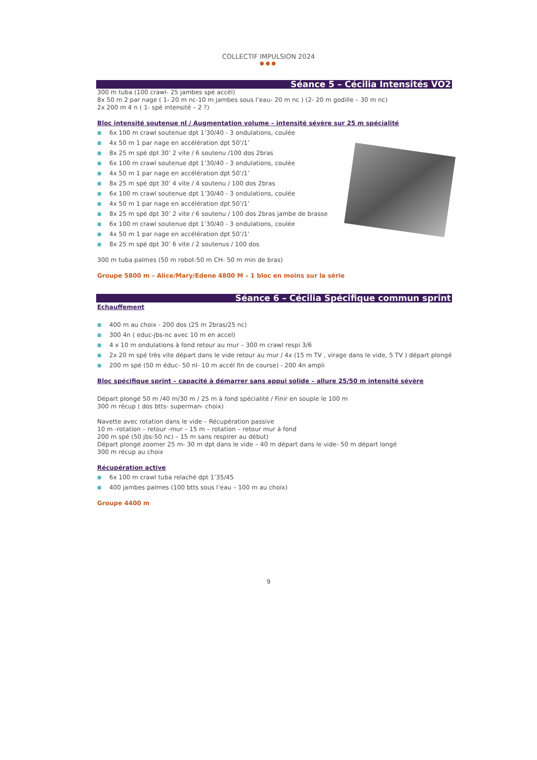COLLECTIF IMPULSION 2024
●●●
Séance 5 – Cécilia Intensités VO2
300 m tuba (100 crawl- 25 jambes spé accél)
8x 50 m 2 par nage ( 1- 20 m nc-10 m jambes sous l’eau- 20 m nc ) (2- 20 m godille – 30 m nc)
2x 200 m 4 n ( 1- spé intensité – 2 ?)
Bloc intensité soutenue nl / Augmentation volume – intensité sévère sur 25 m spécialité
■ 6x 100 m crawl soutenue dpt 1’30/40 - 3 ondulations, coulée
■ 4x 50 m 1 par nage en accélération dpt 50’/1’
■ 8x 25 m spé dpt 30’ 2 vite / 6 soutenu /100 dos 2bras
■ 6x 100 m crawl soutenue dpt 1’30/40 - 3 ondulations, coulée
■ 4x 50 m 1 par nage en accélération dpt 50’/1’
■ 8x 25 m spé dpt 30’ 4 vite / 4 soutenu / 100 dos 2bras
■ 6x 100 m crawl soutenue dpt 1’30/40 - 3 ondulations, coulée
■ 4x 50 m 1 par nage en accélération dpt 50’/1’
■ 8x 25 m spé dpt 30’ 2 vite / 6 soutenu / 100 dos 2bras jambe de brasse
■ 6x 100 m crawl soutenue dpt 1’30/40 - 3 ondulations, coulée
■ 4x 50 m 1 par nage en accélération dpt 50’/1’
■ 8x 25 m spé dpt 30’ 6 vite / 2 soutenus / 100 dos
300 m tuba palmes (50 m robot-50 m CH- 50 m min de bras)
Groupe 5800 m – Alice/Mary/Edene 4800 M – 1 bloc en moins sur la série
Séance 6 – Cécilia Spécifique commun sprint
Echauffement
■ 400 m au choix - 200 dos (25 m 2bras/25 nc)
■ 300 4n ( educ-jbs-nc avec 10 m en accel)
■ 4 x 10 m ondulations à fond retour au mur – 300 m crawl respi 3/6
■ 2x 20 m spé très vite départ dans le vide retour au mur / 4x (15 m TV , virage dans le vide, 5 TV ) départ plongé
■ 200 m spé (50 m éduc- 50 nl- 10 m accél fin de course) - 200 4n ampli
Bloc spécifique sprint – capacité à démarrer sans appui solide – allure 25/50 m intensité sévère
Départ plongé 50 m /40 m/30 m / 25 m à fond spécialité / Finir en souple le 100 m
300 m récup ( dos btts- superman- choix)
Navette avec rotation dans le vide – Récupération passive
10 m -rotation – retour -mur – 15 m – rotation – retour mur à fond
200 m spé (50 jbs-50 nc) – 15 m sans respirer au début)
Départ plongé zoomer 25 m- 30 m dpt dans le vide – 40 m départ dans le vide- 50 m départ longé
300 m récup au choix
Récupération active
■ 6x 100 m crawl tuba relaché dpt 1’35/45
■ 400 jambes palmes (100 btts sous l’eau – 100 m au choix)
Groupe 4400 m
9